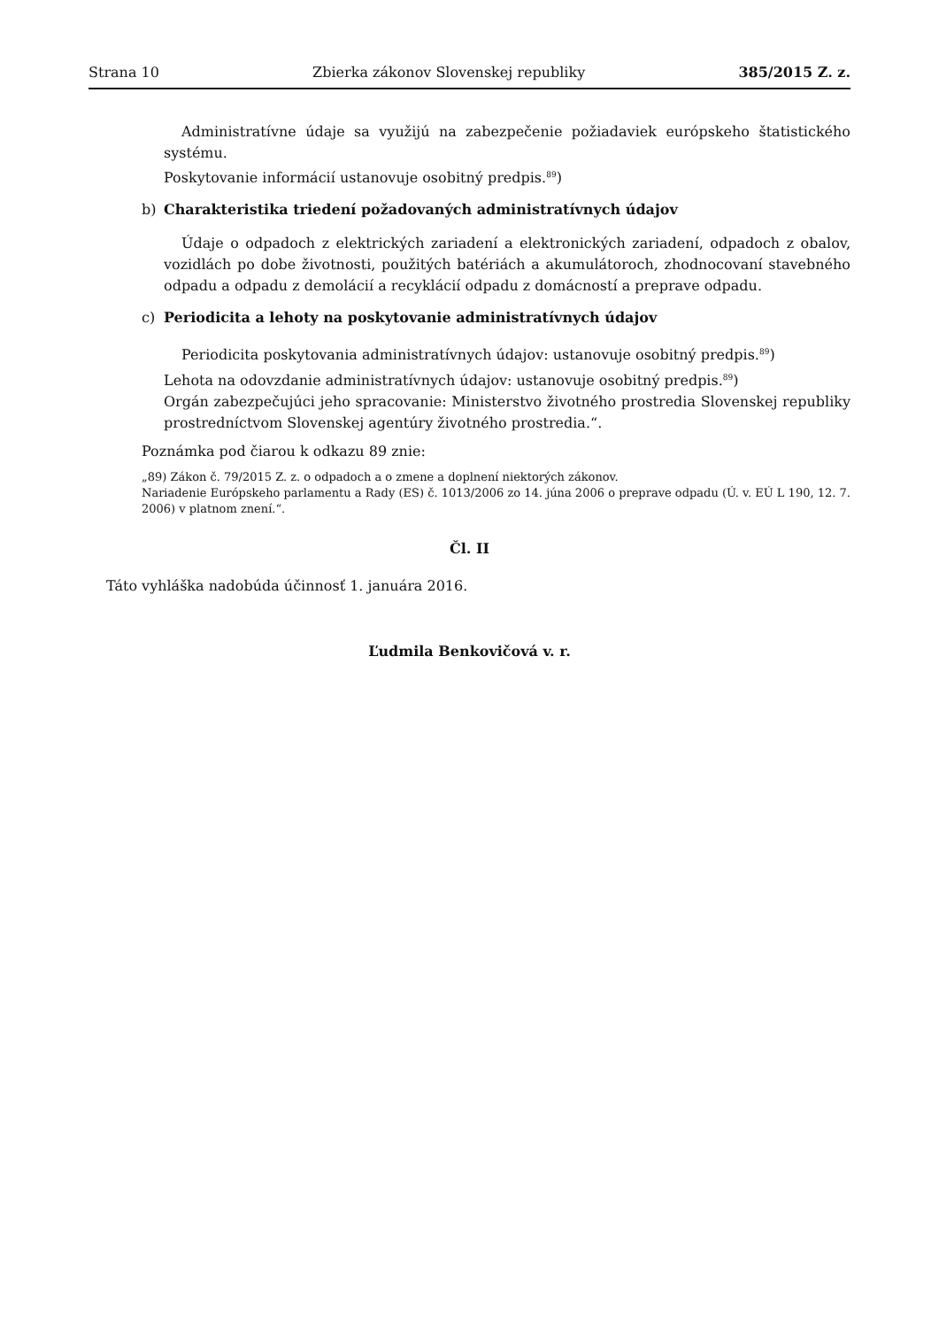Strana 10 Zbierka zákonov Slovenskej republiky 385/2015 Z. z.
Administratívne údaje sa využijú na zabezpečenie požiadaviek európskeho štatistického systému.
Poskytovanie informácií ustanovuje osobitný predpis.<sup>89</sup>)
b) Charakteristika triedení požadovaných administratívnych údajov
Údaje o odpadoch z elektrických zariadení a elektronických zariadení, odpadoch z obalov, vozidlách po dobe životnosti, použitých batériách a akumulátoroch, zhodnocovaní stavebného odpadu a odpadu z demolácií a recyklácií odpadu z domácností a preprave odpadu.
c) Periodicita a lehoty na poskytovanie administratívnych údajov
Periodicita poskytovania administratívnych údajov: ustanovuje osobitný predpis.<sup>89</sup>)
Lehota na odovzdanie administratívnych údajov: ustanovuje osobitný predpis.<sup>89</sup>)
Orgán zabezpečujúci jeho spracovanie: Ministerstvo životného prostredia Slovenskej republiky prostredníctvom Slovenskej agentúry životného prostredia.“.
Poznámka pod čiarou k odkazu 89 znie:
„89) Zákon č. 79/2015 Z. z. o odpadoch a o zmene a doplnení niektorých zákonov.
Nariadenie Európskeho parlamentu a Rady (ES) č. 1013/2006 zo 14. júna 2006 o preprave odpadu (Ú. v. EÚ L 190, 12. 7. 2006) v platnom znení.“.
Čl. II
Táto vyhláška nadobúda účinnosť 1. januára 2016.
Ľudmila Benkovičová v. r.